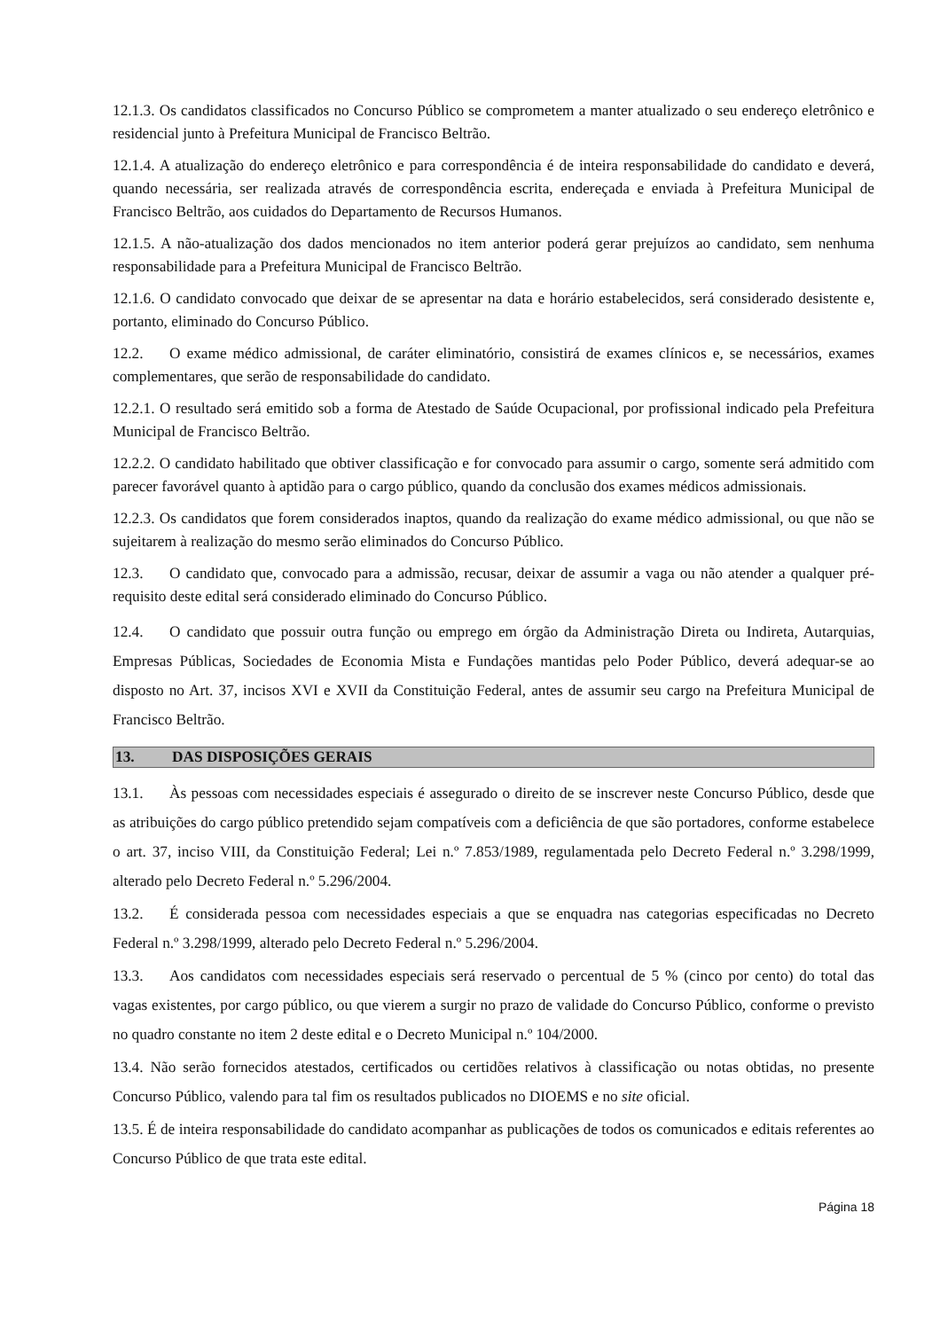12.1.3. Os candidatos classificados no Concurso Público se comprometem a manter atualizado o seu endereço eletrônico e residencial junto à Prefeitura Municipal de Francisco Beltrão.
12.1.4. A atualização do endereço eletrônico e para correspondência é de inteira responsabilidade do candidato e deverá, quando necessária, ser realizada através de correspondência escrita, endereçada e enviada à Prefeitura Municipal de Francisco Beltrão, aos cuidados do Departamento de Recursos Humanos.
12.1.5. A não-atualização dos dados mencionados no item anterior poderá gerar prejuízos ao candidato, sem nenhuma responsabilidade para a Prefeitura Municipal de Francisco Beltrão.
12.1.6. O candidato convocado que deixar de se apresentar na data e horário estabelecidos, será considerado desistente e, portanto, eliminado do Concurso Público.
12.2. O exame médico admissional, de caráter eliminatório, consistirá de exames clínicos e, se necessários, exames complementares, que serão de responsabilidade do candidato.
12.2.1. O resultado será emitido sob a forma de Atestado de Saúde Ocupacional, por profissional indicado pela Prefeitura Municipal de Francisco Beltrão.
12.2.2. O candidato habilitado que obtiver classificação e for convocado para assumir o cargo, somente será admitido com parecer favorável quanto à aptidão para o cargo público, quando da conclusão dos exames médicos admissionais.
12.2.3. Os candidatos que forem considerados inaptos, quando da realização do exame médico admissional, ou que não se sujeitarem à realização do mesmo serão eliminados do Concurso Público.
12.3. O candidato que, convocado para a admissão, recusar, deixar de assumir a vaga ou não atender a qualquer pré-requisito deste edital será considerado eliminado do Concurso Público.
12.4. O candidato que possuir outra função ou emprego em órgão da Administração Direta ou Indireta, Autarquias, Empresas Públicas, Sociedades de Economia Mista e Fundações mantidas pelo Poder Público, deverá adequar-se ao disposto no Art. 37, incisos XVI e XVII da Constituição Federal, antes de assumir seu cargo na Prefeitura Municipal de Francisco Beltrão.
13. DAS DISPOSIÇÕES GERAIS
13.1. Às pessoas com necessidades especiais é assegurado o direito de se inscrever neste Concurso Público, desde que as atribuições do cargo público pretendido sejam compatíveis com a deficiência de que são portadores, conforme estabelece o art. 37, inciso VIII, da Constituição Federal; Lei n.º 7.853/1989, regulamentada pelo Decreto Federal n.º 3.298/1999, alterado pelo Decreto Federal n.º 5.296/2004.
13.2. É considerada pessoa com necessidades especiais a que se enquadra nas categorias especificadas no Decreto Federal n.º 3.298/1999, alterado pelo Decreto Federal n.º 5.296/2004.
13.3. Aos candidatos com necessidades especiais será reservado o percentual de 5 % (cinco por cento) do total das vagas existentes, por cargo público, ou que vierem a surgir no prazo de validade do Concurso Público, conforme o previsto no quadro constante no item 2 deste edital e o Decreto Municipal n.º 104/2000.
13.4. Não serão fornecidos atestados, certificados ou certidões relativos à classificação ou notas obtidas, no presente Concurso Público, valendo para tal fim os resultados publicados no DIOEMS e no site oficial.
13.5. É de inteira responsabilidade do candidato acompanhar as publicações de todos os comunicados e editais referentes ao Concurso Público de que trata este edital.
Página 18